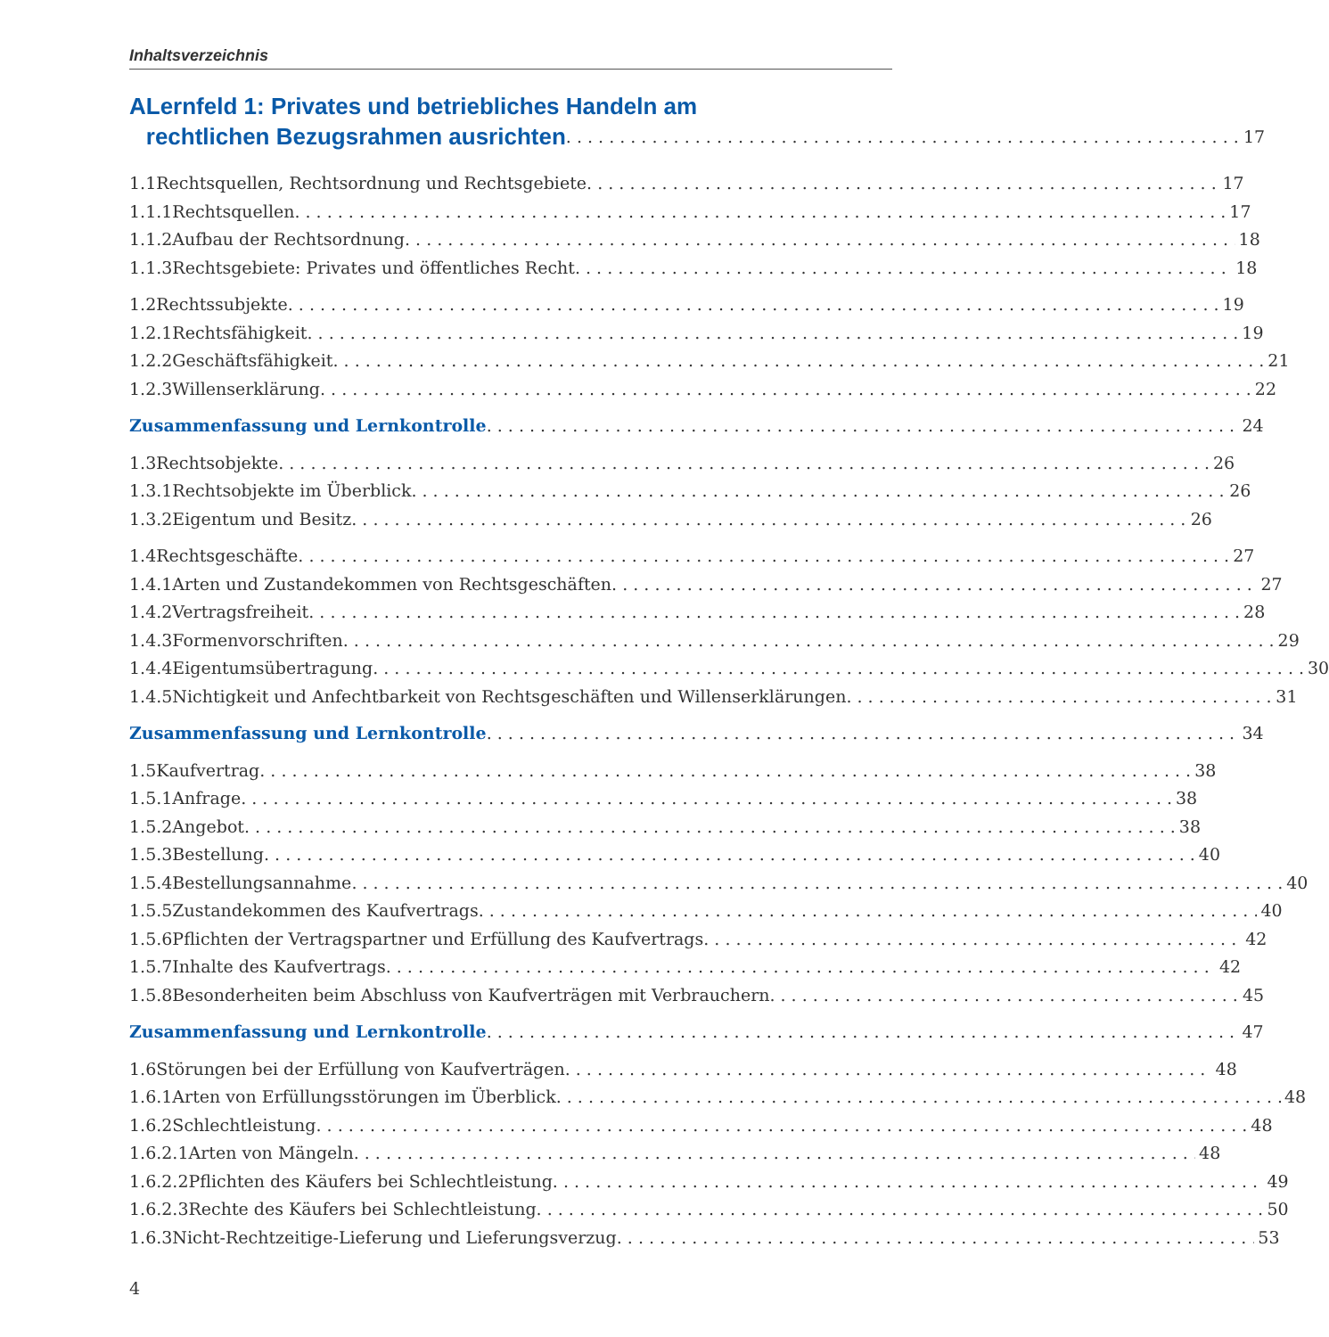Inhaltsverzeichnis
A Lernfeld 1: Privates und betriebliches Handeln am
rechtlichen Bezugsrahmen ausrichten 17
1.1 Rechtsquellen, Rechtsordnung und Rechtsgebiete 17
1.1.1 Rechtsquellen 17
1.1.2 Aufbau der Rechtsordnung 18
1.1.3 Rechtsgebiete: Privates und öffentliches Recht 18
1.2 Rechtssubjekte 19
1.2.1 Rechtsfähigkeit 19
1.2.2 Geschäftsfähigkeit 21
1.2.3 Willenserklärung 22
Zusammenfassung und Lernkontrolle 24
1.3 Rechtsobjekte 26
1.3.1 Rechtsobjekte im Überblick 26
1.3.2 Eigentum und Besitz 26
1.4 Rechtsgeschäfte 27
1.4.1 Arten und Zustandekommen von Rechtsgeschäften 27
1.4.2 Vertragsfreiheit 28
1.4.3 Formenvorschriften 29
1.4.4 Eigentumsübertragung 30
1.4.5 Nichtigkeit und Anfechtbarkeit von Rechtsgeschäften und Willenserklärungen 31
Zusammenfassung und Lernkontrolle 34
1.5 Kaufvertrag 38
1.5.1 Anfrage 38
1.5.2 Angebot 38
1.5.3 Bestellung 40
1.5.4 Bestellungsannahme 40
1.5.5 Zustandekommen des Kaufvertrags 40
1.5.6 Pflichten der Vertragspartner und Erfüllung des Kaufvertrags 42
1.5.7 Inhalte des Kaufvertrags 42
1.5.8 Besonderheiten beim Abschluss von Kaufverträgen mit Verbrauchern 45
Zusammenfassung und Lernkontrolle 47
1.6 Störungen bei der Erfüllung von Kaufverträgen 48
1.6.1 Arten von Erfüllungsstörungen im Überblick 48
1.6.2 Schlechtleistung 48
1.6.2.1
Arten von Mängeln 48
1.6.2.2
Pflichten des Käufers bei Schlechtleistung 49
1.6.2.3
Rechte des Käufers bei Schlechtleistung 50
1.6.3 Nicht-Rechtzeitige-Lieferung und Lieferungsverzug 53
4